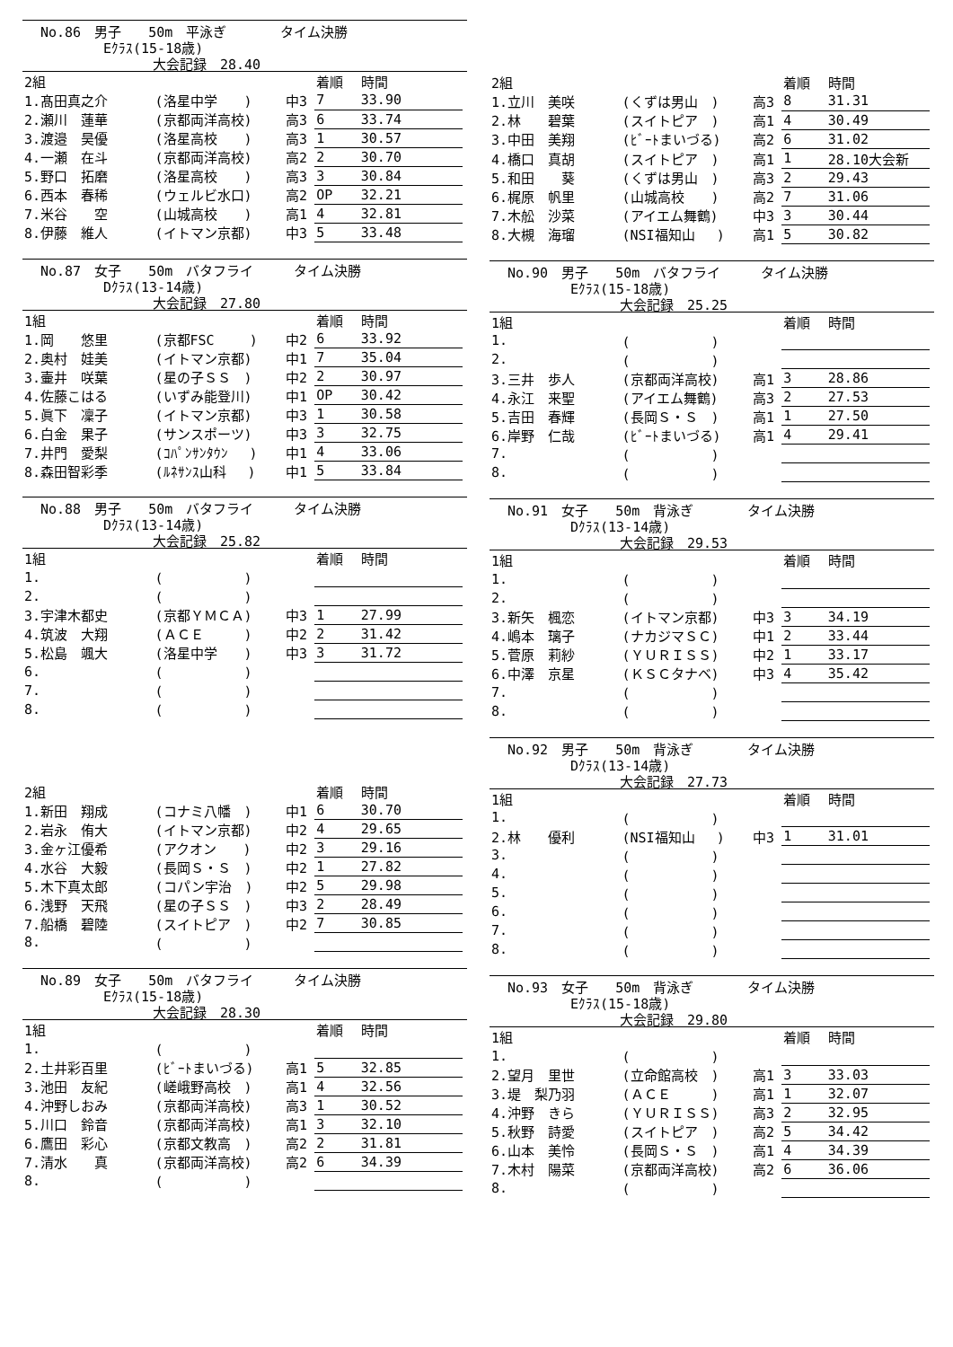No.86　男子　　50m　平泳ぎ　　　　タイム決勝
Eｸﾗｽ(15-18歳)
大会記録　28.40
| 2組 | | | 着順 | 時間 |
| --- | --- | --- | --- | --- |
| 1.髙田真之介 | (洛星中学 ) | 中3 | 7 | 33.90 |
| 2.瀬川 蓮華 | (京都両洋高校) | 高3 | 6 | 33.74 |
| 3.渡邉 昊優 | (洛星高校 ) | 高3 | 1 | 30.57 |
| 4.一瀬 在斗 | (京都両洋高校) | 高2 | 2 | 30.70 |
| 5.野口 拓磨 | (洛星高校 ) | 高3 | 3 | 30.84 |
| 6.西本 春稀 | (ウェルビ水口) | 高2 | OP | 32.21 |
| 7.米谷 空 | (山城高校 ) | 高1 | 4 | 32.81 |
| 8.伊藤 維人 | (イトマン京都) | 中3 | 5 | 33.48 |
No.87　女子　　50m　バタフライ　　　タイム決勝
Dｸﾗｽ(13-14歳)
大会記録　27.80
| 1組 | | | 着順 | 時間 |
| --- | --- | --- | --- | --- |
| 1.岡 悠里 | (京都FSC ) | 中2 | 6 | 33.92 |
| 2.奥村 娃美 | (イトマン京都) | 中1 | 7 | 35.04 |
| 3.壷井 咲葉 | (星の子ＳＳ ) | 中2 | 2 | 30.97 |
| 4.佐藤こはる | (いずみ能登川) | 中1 | OP | 30.42 |
| 5.眞下 凜子 | (イトマン京都) | 中3 | 1 | 30.58 |
| 6.白金 果子 | (サンスポーツ) | 中3 | 3 | 32.75 |
| 7.井門 愛梨 | (ｺﾊﾟﾝｻﾝﾀｳﾝ ) | 中1 | 4 | 33.06 |
| 8.森田智彩季 | (ﾙﾈｻﾝｽ山科 ) | 中1 | 5 | 33.84 |
No.88　男子　　50m　バタフライ　　　タイム決勝
Dｸﾗｽ(13-14歳)
大会記録　25.82
| 1組 | | | 着順 | 時間 |
| --- | --- | --- | --- | --- |
| 1. | ( ) | | | |
| 2. | ( ) | | | |
| 3.宇津木都史 | (京都ＹＭＣＡ) | 中3 | 1 | 27.99 |
| 4.筑波 大翔 | (ＡＣＥ ) | 中2 | 2 | 31.42 |
| 5.松島 颯大 | (洛星中学 ) | 中3 | 3 | 31.72 |
| 6. | ( ) | | | |
| 7. | ( ) | | | |
| 8. | ( ) | | | |
| 2組 | | | 着順 | 時間 |
| --- | --- | --- | --- | --- |
| 1.新田 翔成 | (コナミ八幡 ) | 中1 | 6 | 30.70 |
| 2.岩永 侑大 | (イトマン京都) | 中2 | 4 | 29.65 |
| 3.金ヶ江優希 | (アクオン ) | 中2 | 3 | 29.16 |
| 4.水谷 大毅 | (長岡Ｓ・Ｓ ) | 中2 | 1 | 27.82 |
| 5.木下真太郎 | (コパン宇治 ) | 中2 | 5 | 29.98 |
| 6.浅野 天飛 | (星の子ＳＳ ) | 中3 | 2 | 28.49 |
| 7.船橋 碧陸 | (スイトピア ) | 中2 | 7 | 30.85 |
| 8. | ( ) | | | |
No.89　女子　　50m　バタフライ　　　タイム決勝
Eｸﾗｽ(15-18歳)
大会記録　28.30
| 1組 | | | 着順 | 時間 |
| --- | --- | --- | --- | --- |
| 1. | ( ) | | | |
| 2.土井彩百里 | (ﾋﾞｰﾄまいづる) | 高1 | 5 | 32.85 |
| 3.池田 友紀 | (嵯峨野高校 ) | 高1 | 4 | 32.56 |
| 4.沖野しおみ | (京都両洋高校) | 高3 | 1 | 30.52 |
| 5.川口 鈴音 | (京都両洋高校) | 高1 | 3 | 32.10 |
| 6.鷹田 彩心 | (京都文教高 ) | 高2 | 2 | 31.81 |
| 7.清水 真 | (京都両洋高校) | 高2 | 6 | 34.39 |
| 8. | ( ) | | | |
| 2組 | | | 着順 | 時間 |
| --- | --- | --- | --- | --- |
| 1.立川 美咲 | (くずは男山 ) | 高3 | 8 | 31.31 |
| 2.林 碧葉 | (スイトピア ) | 高1 | 4 | 30.49 |
| 3.中田 美翔 | (ﾋﾞｰﾄまいづる) | 高2 | 6 | 31.02 |
| 4.橋口 真胡 | (スイトピア ) | 高1 | 1 | 28.10大会新 |
| 5.和田 葵 | (くずは男山 ) | 高3 | 2 | 29.43 |
| 6.梶原 帆里 | (山城高校 ) | 高2 | 7 | 31.06 |
| 7.木舩 沙菜 | (アイエム舞鶴) | 中3 | 3 | 30.44 |
| 8.大槻 海瑠 | (NSI福知山 ) | 高1 | 5 | 30.82 |
No.90　男子　　50m　バタフライ　　　タイム決勝
Eｸﾗｽ(15-18歳)
大会記録　25.25
| 1組 | | | 着順 | 時間 |
| --- | --- | --- | --- | --- |
| 1. | ( ) | | | |
| 2. | ( ) | | | |
| 3.三井 歩人 | (京都両洋高校) | 高1 | 3 | 28.86 |
| 4.永江 来聖 | (アイエム舞鶴) | 高3 | 2 | 27.53 |
| 5.吉田 春輝 | (長岡Ｓ・Ｓ ) | 高1 | 1 | 27.50 |
| 6.岸野 仁哉 | (ﾋﾞｰﾄまいづる) | 高1 | 4 | 29.41 |
| 7. | ( ) | | | |
| 8. | ( ) | | | |
No.91　女子　　50m　背泳ぎ　　　　タイム決勝
Dｸﾗｽ(13-14歳)
大会記録　29.53
| 1組 | | | 着順 | 時間 |
| --- | --- | --- | --- | --- |
| 1. | ( ) | | | |
| 2. | ( ) | | | |
| 3.新矢 楓恋 | (イトマン京都) | 中3 | 3 | 34.19 |
| 4.嶋本 璃子 | (ナカジマＳＣ) | 中1 | 2 | 33.44 |
| 5.菅原 莉紗 | (ＹＵＲＩＳＳ) | 中2 | 1 | 33.17 |
| 6.中澤 京星 | (ＫＳＣタナベ) | 中3 | 4 | 35.42 |
| 7. | ( ) | | | |
| 8. | ( ) | | | |
No.92　男子　　50m　背泳ぎ　　　　タイム決勝
Dｸﾗｽ(13-14歳)
大会記録　27.73
| 1組 | | | 着順 | 時間 |
| --- | --- | --- | --- | --- |
| 1. | ( ) | | | |
| 2.林 優利 | (NSI福知山 ) | 中3 | 1 | 31.01 |
| 3. | ( ) | | | |
| 4. | ( ) | | | |
| 5. | ( ) | | | |
| 6. | ( ) | | | |
| 7. | ( ) | | | |
| 8. | ( ) | | | |
No.93　女子　　50m　背泳ぎ　　　　タイム決勝
Eｸﾗｽ(15-18歳)
大会記録　29.80
| 1組 | | | 着順 | 時間 |
| --- | --- | --- | --- | --- |
| 1. | ( ) | | | |
| 2.望月 里世 | (立命館高校 ) | 高1 | 3 | 33.03 |
| 3.堤 梨乃羽 | (ＡＣＥ ) | 高1 | 1 | 32.07 |
| 4.沖野 きら | (ＹＵＲＩＳＳ) | 高3 | 2 | 32.95 |
| 5.秋野 詩愛 | (スイトピア ) | 高2 | 5 | 34.42 |
| 6.山本 美怜 | (長岡Ｓ・Ｓ ) | 高1 | 4 | 34.39 |
| 7.木村 陽菜 | (京都両洋高校) | 高2 | 6 | 36.06 |
| 8. | ( ) | | | |